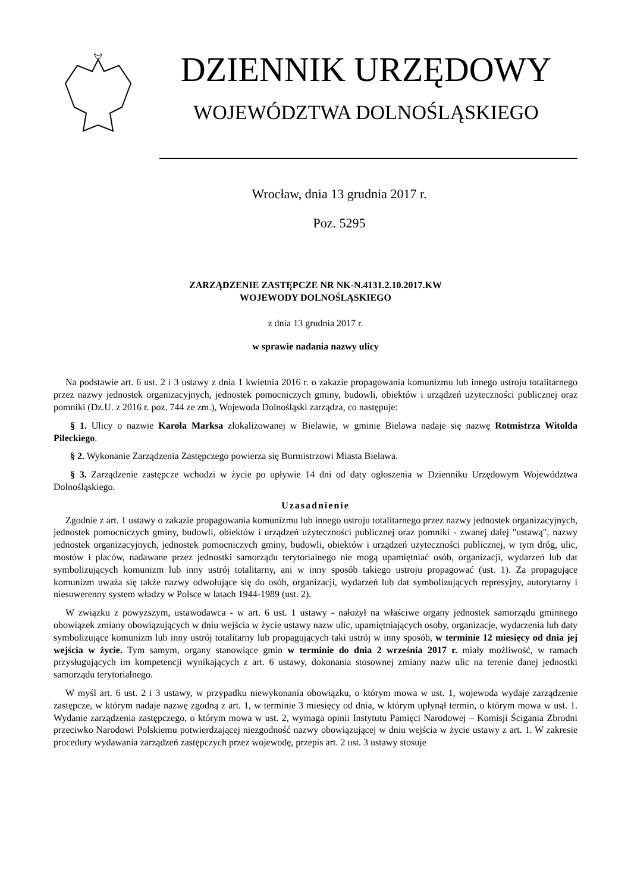DZIENNIK URZĘDOWY
WOJEWÓDZTWA DOLNOŚLĄSKIEGO
Wrocław, dnia 13 grudnia 2017 r.
Poz. 5295
ZARZĄDZENIE ZASTĘPCZE NR NK-N.4131.2.10.2017.KW
WOJEWODY DOLNOŚLĄSKIEGO
z dnia 13 grudnia 2017 r.
w sprawie nadania nazwy ulicy
Na podstawie art. 6 ust. 2 i 3 ustawy z dnia 1 kwietnia 2016 r. o zakazie propagowania komunizmu lub innego ustroju totalitarnego przez nazwy jednostek organizacyjnych, jednostek pomocniczych gminy, budowli, obiektów i urządzeń użyteczności publicznej oraz pomniki (Dz.U. z 2016 r. poz. 744 ze zm.), Wojewoda Dolnośląski zarządza, co następuje:
§ 1. Ulicy o nazwie Karola Marksa zlokalizowanej w Bielawie, w gminie Bielawa nadaje się nazwę Rotmistrza Witolda Pileckiego.
§ 2. Wykonanie Zarządzenia Zastępczego powierza się Burmistrzowi Miasta Bielawa.
§ 3. Zarządzenie zastępcze wchodzi w życie po upływie 14 dni od daty ogłoszenia w Dzienniku Urzędowym Województwa Dolnośląskiego.
Uzasadnienie
Zgodnie z art. 1 ustawy o zakazie propagowania komunizmu lub innego ustroju totalitarnego przez nazwy jednostek organizacyjnych, jednostek pomocniczych gminy, budowli, obiektów i urządzeń użyteczności publicznej oraz pomniki - zwanej dalej "ustawą", nazwy jednostek organizacyjnych, jednostek pomocniczych gminy, budowli, obiektów i urządzeń użyteczności publicznej, w tym dróg, ulic, mostów i placów, nadawane przez jednostki samorządu terytorialnego nie mogą upamiętniać osób, organizacji, wydarzeń lub dat symbolizujących komunizm lub inny ustrój totalitarny, ani w inny sposób takiego ustroju propagować (ust. 1). Za propagujące komunizm uważa się także nazwy odwołujące się do osób, organizacji, wydarzeń lub dat symbolizujących represyjny, autorytarny i niesuwerenny system władzy w Polsce w latach 1944-1989 (ust. 2).
W związku z powyższym, ustawodawca - w art. 6 ust. 1 ustawy - nałożył na właściwe organy jednostek samorządu gminnego obowiązek zmiany obowiązujących w dniu wejścia w życie ustawy nazw ulic, upamiętniających osoby, organizacje, wydarzenia lub daty symbolizujące komunizm lub inny ustrój totalitarny lub propagujących taki ustrój w inny sposób, w terminie 12 miesięcy od dnia jej wejścia w życie. Tym samym, organy stanowiące gmin w terminie do dnia 2 września 2017 r. miały możliwość, w ramach przysługujących im kompetencji wynikających z art. 6 ustawy, dokonania stosownej zmiany nazw ulic na terenie danej jednostki samorządu terytorialnego.
W myśl art. 6 ust. 2 i 3 ustawy, w przypadku niewykonania obowiązku, o którym mowa w ust. 1, wojewoda wydaje zarządzenie zastępcze, w którym nadaje nazwę zgodną z art. 1, w terminie 3 miesięcy od dnia, w którym upłynął termin, o którym mowa w ust. 1. Wydanie zarządzenia zastępczego, o którym mowa w ust. 2, wymaga opinii Instytutu Pamięci Narodowej – Komisji Ścigania Zbrodni przeciwko Narodowi Polskiemu potwierdzającej niezgodność nazwy obowiązującej w dniu wejścia w życie ustawy z art. 1. W zakresie procedury wydawania zarządzeń zastępczych przez wojewodę, przepis art. 2 ust. 3 ustawy stosuje